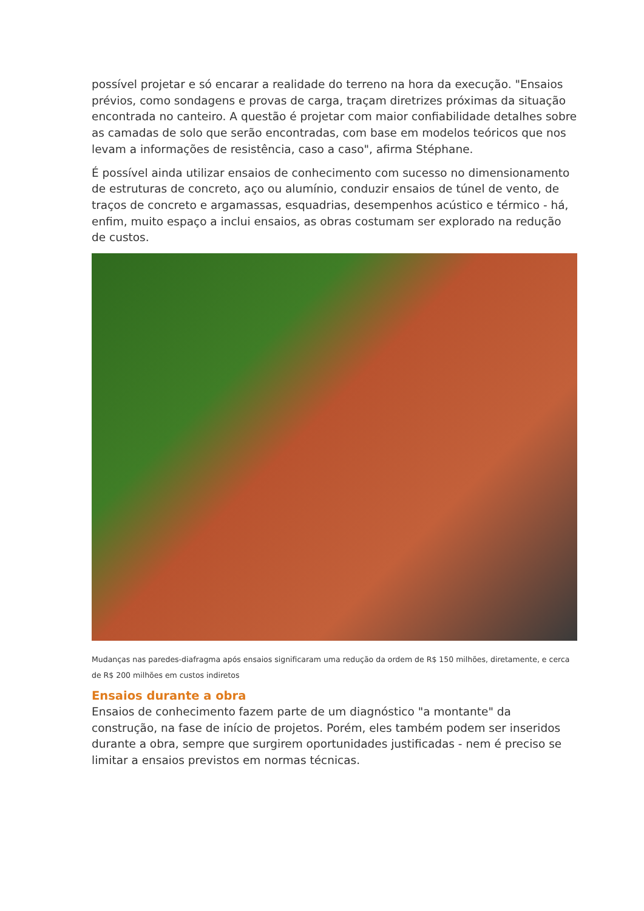possível projetar e só encarar a realidade do terreno na hora da execução. "Ensaios prévios, como sondagens e provas de carga, traçam diretrizes próximas da situação encontrada no canteiro. A questão é projetar com maior confiabilidade detalhes sobre as camadas de solo que serão encontradas, com base em modelos teóricos que nos levam a informações de resistência, caso a caso", afirma Stéphane.
É possível ainda utilizar ensaios de conhecimento com sucesso no dimensionamento de estruturas de concreto, aço ou alumínio, conduzir ensaios de túnel de vento, de traços de concreto e argamassas, esquadrias, desempenhos acústico e térmico - há, enfim, muito espaço a inclui ensaios, as obras costumam ser explorado na redução de custos.
Mudanças nas paredes-diafragma após ensaios significaram uma redução da ordem de R$ 150 milhões, diretamente, e cerca de R$ 200 milhões em custos indiretos
Ensaios durante a obra
Ensaios de conhecimento fazem parte de um diagnóstico "a montante" da construção, na fase de início de projetos. Porém, eles também podem ser inseridos durante a obra, sempre que surgirem oportunidades justificadas - nem é preciso se limitar a ensaios previstos em normas técnicas.